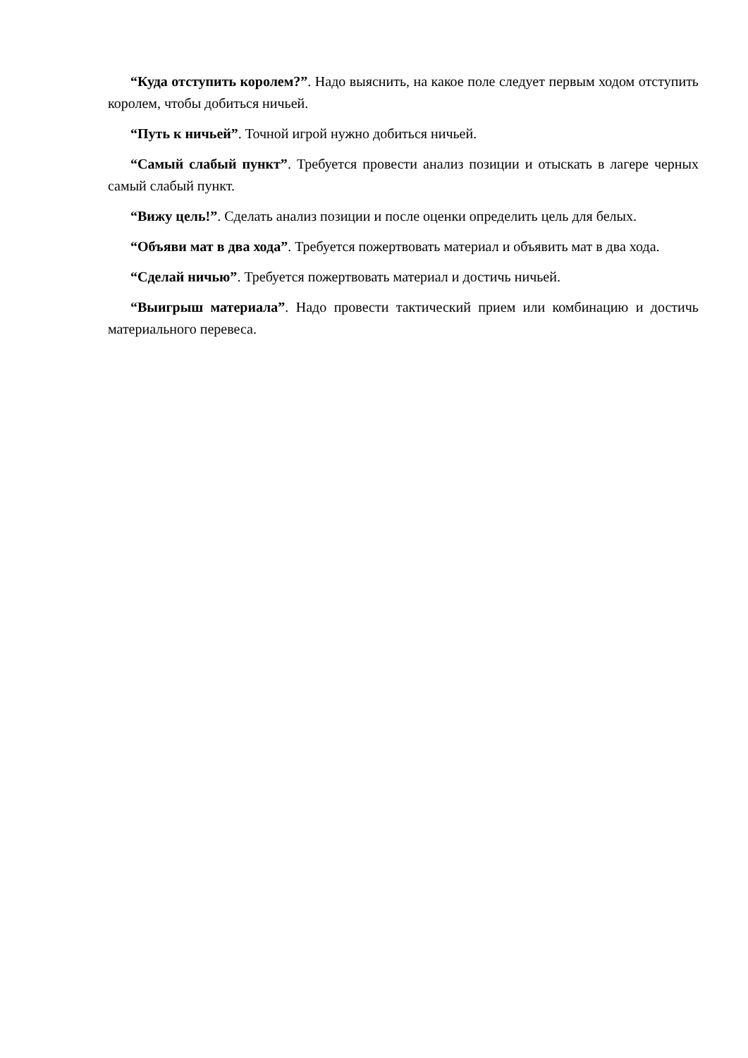“Куда отступить королем?”. Надо выяснить, на какое поле следует первым ходом отступить королем, чтобы добиться ничьей.
“Путь к ничьей”. Точной игрой нужно добиться ничьей.
“Самый слабый пункт”. Требуется провести анализ позиции и отыскать в лагере черных самый слабый пункт.
“Вижу цель!”. Сделать анализ позиции и после оценки определить цель для белых.
“Объяви мат в два хода”. Требуется пожертвовать материал и объявить мат в два хода.
“Сделай ничью”. Требуется пожертвовать материал и достичь ничьей.
“Выигрыш материала”. Надо провести тактический прием или комбинацию и достичь материального перевеса.